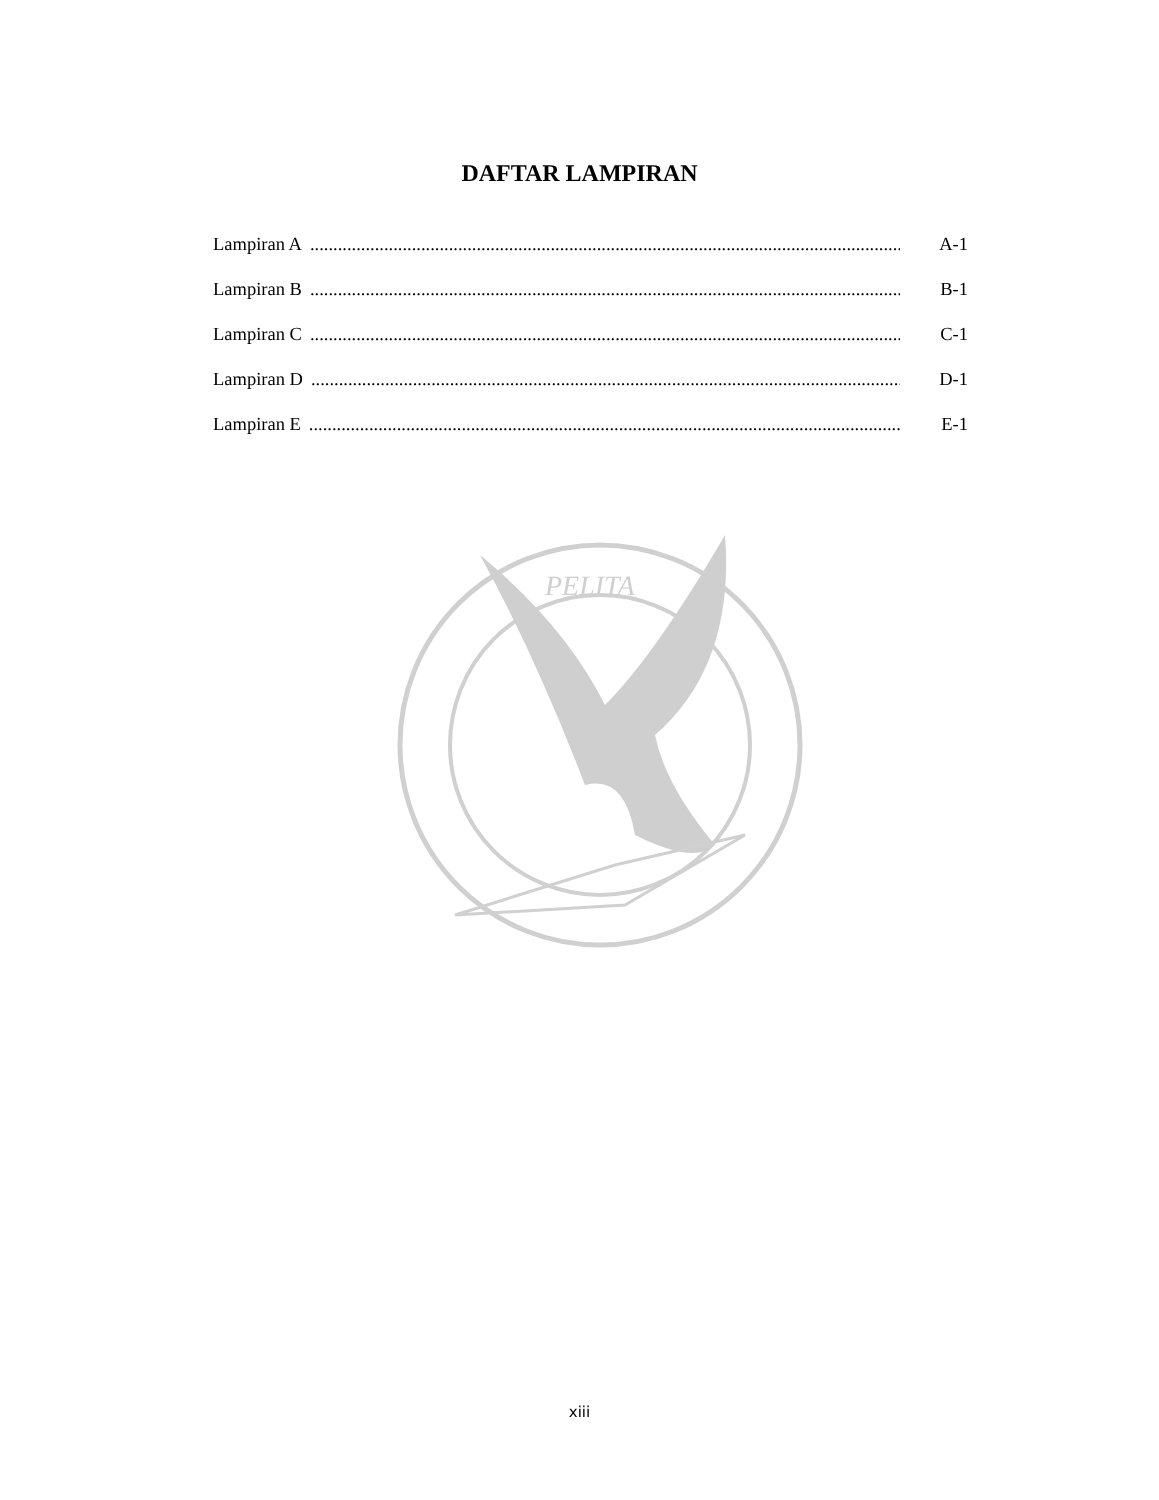DAFTAR LAMPIRAN
Lampiran A.................................................................................................................................... A-1
Lampiran B.................................................................................................................................... B-1
Lampiran C.................................................................................................................................... C-1
Lampiran D.................................................................................................................................... D-1
Lampiran E.................................................................................................................................... E-1
PELITA
xiii